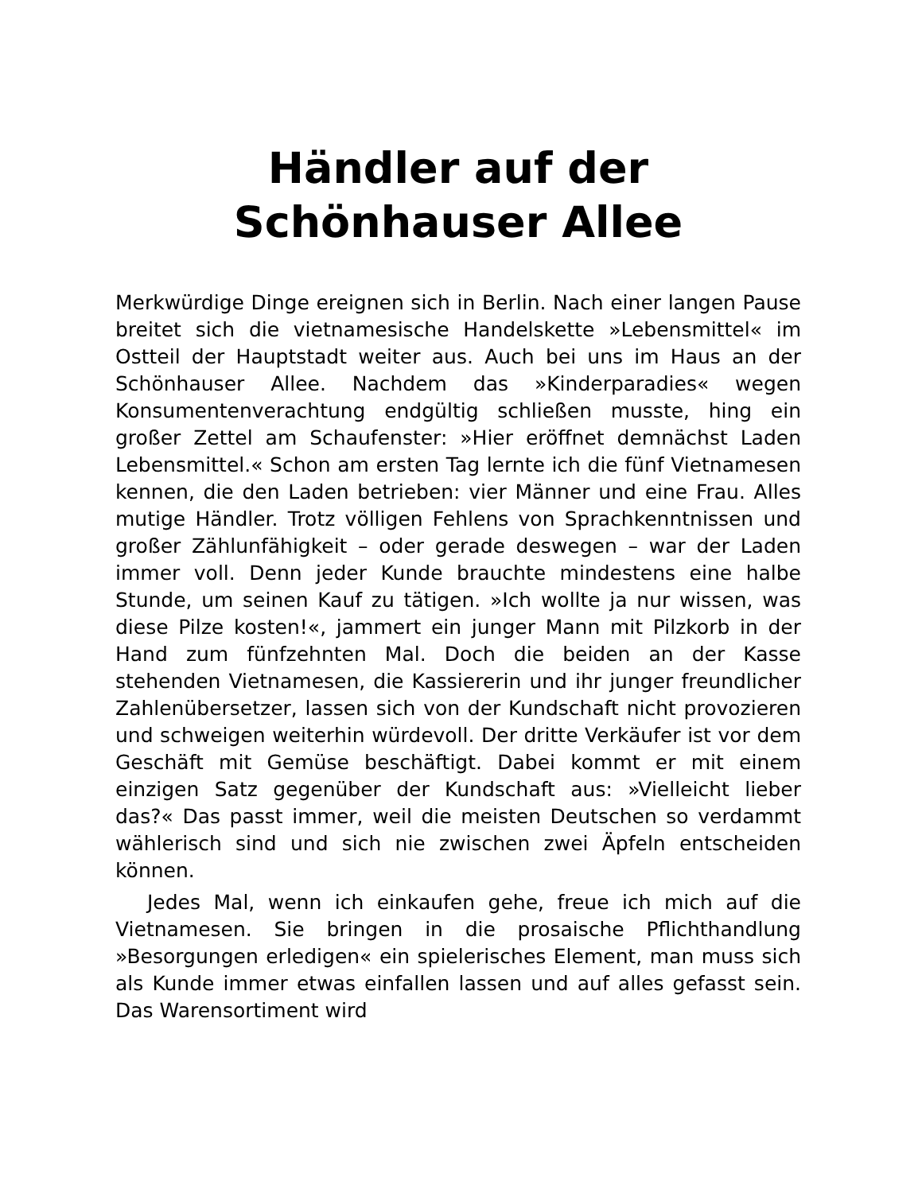Händler auf der
Schönhauser Allee
Merkwürdige Dinge ereignen sich in Berlin. Nach einer langen Pause breitet sich die vietnamesische Handelskette »Lebensmittel« im Ostteil der Hauptstadt weiter aus. Auch bei uns im Haus an der Schönhauser Allee. Nachdem das »Kinderparadies« wegen Konsumentenverachtung endgültig schließen musste, hing ein großer Zettel am Schaufenster: »Hier eröffnet demnächst Laden Lebensmittel.« Schon am ersten Tag lernte ich die fünf Vietnamesen kennen, die den Laden betrieben: vier Männer und eine Frau. Alles mutige Händler. Trotz völligen Fehlens von Sprachkenntnissen und großer Zählunfähigkeit – oder gerade deswegen – war der Laden immer voll. Denn jeder Kunde brauchte mindestens eine halbe Stunde, um seinen Kauf zu tätigen. »Ich wollte ja nur wissen, was diese Pilze kosten!«, jammert ein junger Mann mit Pilzkorb in der Hand zum fünfzehnten Mal. Doch die beiden an der Kasse stehenden Vietnamesen, die Kassiererin und ihr junger freundlicher Zahlenübersetzer, lassen sich von der Kundschaft nicht provozieren und schweigen weiterhin würdevoll. Der dritte Verkäufer ist vor dem Geschäft mit Gemüse beschäftigt. Dabei kommt er mit einem einzigen Satz gegenüber der Kundschaft aus: »Vielleicht lieber das?« Das passt immer, weil die meisten Deutschen so verdammt wählerisch sind und sich nie zwischen zwei Äpfeln entscheiden können.
Jedes Mal, wenn ich einkaufen gehe, freue ich mich auf die Vietnamesen. Sie bringen in die prosaische Pflichthandlung »Besorgungen erledigen« ein spielerisches Element, man muss sich als Kunde immer etwas einfallen lassen und auf alles gefasst sein. Das Warensortiment wird